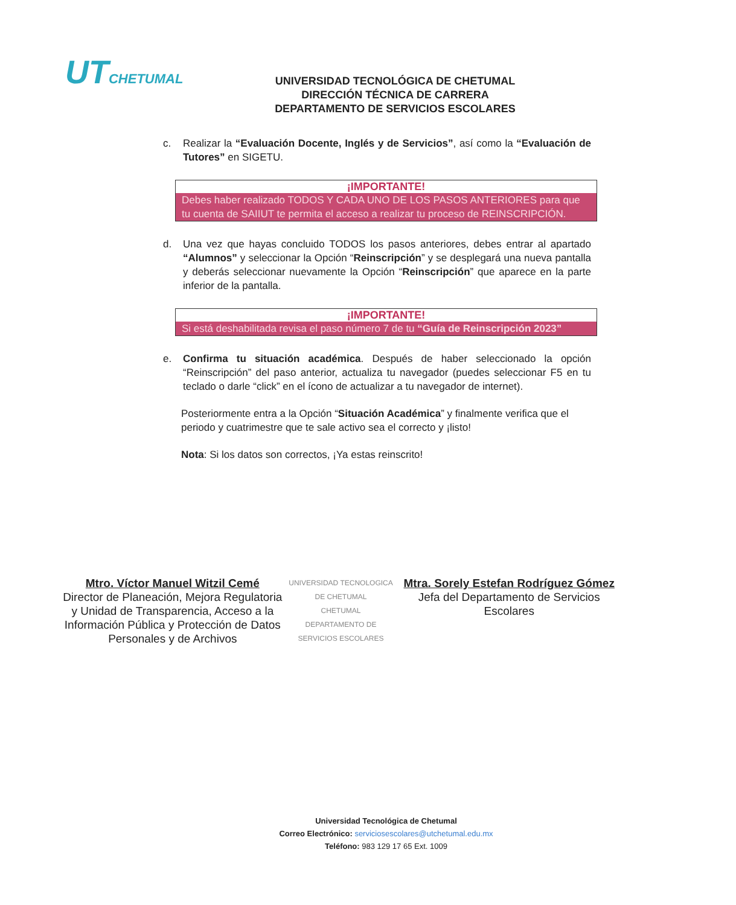UT CHETUMAL
UNIVERSIDAD TECNOLÓGICA DE CHETUMAL
DIRECCIÓN TÉCNICA DE CARRERA
DEPARTAMENTO DE SERVICIOS ESCOLARES
c. Realizar la “Evaluación Docente, Inglés y de Servicios”, así como la “Evaluación de Tutores” en SIGETU.
¡IMPORTANTE!
Debes haber realizado TODOS Y CADA UNO DE LOS PASOS ANTERIORES para que tu cuenta de SAIIUT te permita el acceso a realizar tu proceso de REINSCRIPCIÓN.
d. Una vez que hayas concluido TODOS los pasos anteriores, debes entrar al apartado “Alumnos” y seleccionar la Opción “Reinscripción” y se desplegará una nueva pantalla y deberás seleccionar nuevamente la Opción “Reinscripción” que aparece en la parte inferior de la pantalla.
¡IMPORTANTE!
Si está deshabilitada revisa el paso número 7 de tu “Guía de Reinscripción 2023”
e. Confirma tu situación académica. Después de haber seleccionado la opción “Reinscripción” del paso anterior, actualiza tu navegador (puedes seleccionar F5 en tu teclado o darle “click” en el ícono de actualizar a tu navegador de internet).
Posteriormente entra a la Opción “Situación Académica” y finalmente verifica que el periodo y cuatrimestre que te sale activo sea el correcto y ¡listo!
Nota: Si los datos son correctos, ¡Ya estas reinscrito!
Mtro. Víctor Manuel Witzil Cemé
Director de Planeación, Mejora Regulatoria y Unidad de Transparencia, Acceso a la Información Pública y Protección de Datos Personales y de Archivos
UNIVERSIDAD TECNOLOGICA DE CHETUMAL
CHETUMAL
DEPARTAMENTO DE SERVICIOS ESCOLARES
Mtra. Sorely Estefan Rodríguez Gómez
Jefa del Departamento de Servicios Escolares
Universidad Tecnológica de Chetumal
Correo Electrónico: serviciosescolares@utchetumal.edu.mx
Teléfono: 983 129 17 65 Ext. 1009